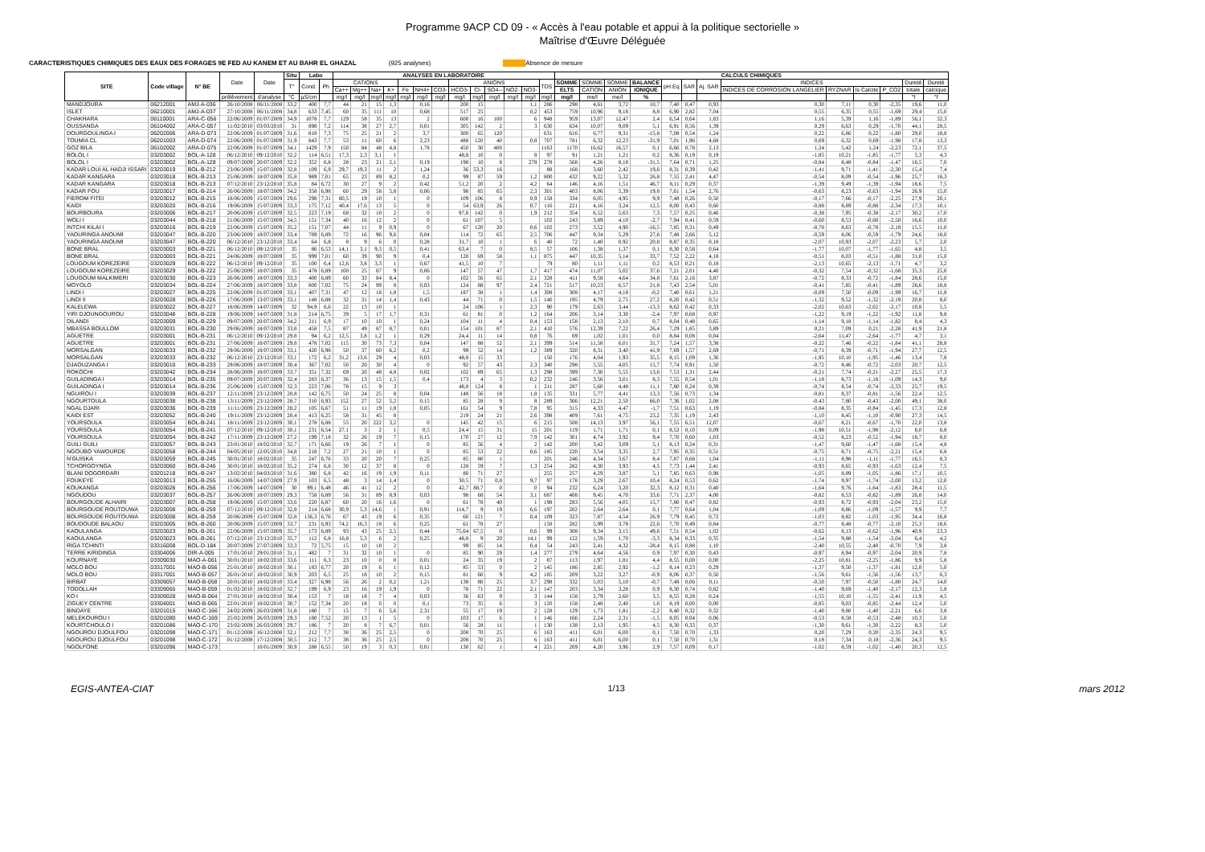Programme 9ACP CD 09 - « Accès à l'eau potable et appui à la politique sectorielle »
Maîtrise d'Œuvre Déléguée
CARACTERISTIQUES CHIMIQUES DES EAUX DES FORAGES 9E FED AU KANEM ET AU BAHR EL GHAZAL (925 analyses) Absence de mesure
| SITE | Code village | N° BE | Date | Date | Situ | Labo | | ANALYSES EN LABORATOIRE | | | | | | | | | | | | | CALCULS CHIMIQUES | | | | | | | | | | | | |
| --- | --- | --- | --- | --- | --- | --- | --- | --- | --- | --- | --- | --- | --- | --- | --- | --- | --- | --- | --- | --- | --- | --- | --- | --- | --- | --- | --- | --- | --- | --- | --- | --- | --- |
| | | | | | T° | Cond. | Ph | CATIONS | | | | | | | ANIONS | | | | | TDS | SOMME | SOMME | SOMME | BALANCE | pH Eq | SAR | Aj. SAR | INDICES | | | | Dureté | Dureté |
| | | | | | | | | Ca++ | Mg++ | Na+ | K+ | Fe | NH4+ | CO3- | HCO3- | Cl- | SO4-- | NO2- | NO3- | | ELTS | CATION | ANION | IONIQUE | | | | INDICES DE CORROSION LANGELIER | RYZNAR | Is Calcite | P_CO2 | totale | calcique |
| | | | prélèvement | d'analyse | °C | µS/cm | | mg/l | mg/l | mg/l | mg/l | mg/l | mg/l | mg/l | mg/l | mg/l | mg/l | mg/l | mg/l | mg/l | mg/l | me/l | me/l | % | | | | | | | | °f | °f |
| MANDJOURA | 06212001 | AMJ-A-036 | 26/10/2008 | 06/11/2008 | 33,2 | 400 | 7,7 | 44 | 21 | 15 | 1,3 | | 0,16 | | 200 | 15 | | | 1,1 | 286 | 298 | 4,61 | 3,72 | 10,7 | 7,40 | 0,47 | 0,93 | 0,30 | 7,11 | 0,30 | -2,35 | 19,6 | 11,0 |
| ISLET | 06210001 | AMJ-A-037 | 27/10/2008 | 06/11/2008 | 34,8 | 633 | 7,45 | 60 | 35 | 111 | 10 | | 0,68 | | 517 | 25 | | | 0,2 | 453 | 759 | 10,96 | 9,18 | 8,8 | 6,90 | 2,82 | 7,04 | 0,55 | 6,35 | 0,55 | -1,69 | 29,4 | 15,0 |
| CHAKHARA | 06110001 | ARA-C-056 | 22/06/2009 | 01/07/2009 | 34,9 | 1078 | 7,7 | 129 | 58 | 35 | 13 | | 2 | | 600 | 16 | 100 | | 6 | 948 | 959 | 13,07 | 12,47 | 2,4 | 6,54 | 0,64 | 1,83 | 1,16 | 5,39 | 1,16 | -1,89 | 56,1 | 32,3 |
| OUSSANGA | 06104002 | ARA-C-057 | 11/02/2010 | 03/03/2010 | 31 | 898 | 7,2 | 114 | 38 | 27 | 2,7 | | 0,01 | | 305 | 142 | 2 | | 3 | 630 | 634 | 10,07 | 9,09 | 5,1 | 6,91 | 0,56 | 1,39 | 0,29 | 6,63 | 0,29 | -1,70 | 44,1 | 28,5 |
| DOURGOULINGA I | 06202006 | ARA-D-073 | 22/06/2009 | 01/07/2009 | 31,6 | 818 | 7,3 | 75 | 25 | 21 | 2 | | 3,7 | | 300 | 65 | 120 | | | 631 | 616 | 6,77 | 9,31 | -15,8 | 7,08 | 0,54 | 1,24 | 0,22 | 6,86 | 0,22 | -1,80 | 29,0 | 18,8 |
| TOUMIA CL | 06201003 | ARA-D-074 | 22/06/2009 | 01/07/2009 | 31,9 | 843 | 7,7 | 53 | 11 | 60 | 6 | | 2,23 | | 488 | 120 | 40 | | 0,8 | 707 | 781 | 6,32 | 12,23 | -31,9 | 7,01 | 1,96 | 4,68 | 0,69 | 6,32 | 0,69 | -1,98 | 17,8 | 13,3 |
| GOZ BILA | 06102002 | ARA-D-075 | 22/06/2009 | 01/07/2009 | 34,1 | 1429 | 7,9 | 150 | 84 | 48 | 4,8 | | 1,78 | | 450 | 30 | 400 | | | 1163 | 1170 | 16,62 | 16,57 | 0,1 | 6,66 | 0,78 | 2,13 | 1,24 | 5,42 | 1,24 | -2,23 | 72,1 | 37,5 |
| BOLOL I | 03203002 | BOL-A-128 | 06/12/2010 | 09/12/2010 | 32,2 | 114 | 6,51 | 17,3 | 2,3 | 3,1 | 1 | | | | 48,8 | 10 | 0 | | 8 | 97 | 91 | 1,21 | 1,21 | 0,2 | 8,36 | 0,19 | 0,19 | -1,85 | 10,21 | -1,85 | -1,77 | 5,3 | 4,3 |
| BOLOL I | 03203002 | BOL-A-128 | 09/07/2009 | 20/07/2009 | 32,2 | 352 | 6,8 | 28 | 23 | 21 | 2,1 | | 0,19 | | 198 | 10 | 8 | | 278 | 278 | 568 | 4,26 | 8,18 | -31,5 | 7,64 | 0,71 | 1,25 | -0,84 | 8,48 | -0,84 | -1,47 | 16,5 | 7,0 |
| KADAR LOUI AL HADJI ISSARI | 03203019 | BOL-B-212 | 23/06/2009 | 15/07/2009 | 32,8 | 109 | 6,9 | 29,7 | 19,3 | 11 | 2 | | 1,24 | | 36 | 53,3 | 16 | | | 88 | 168 | 3,60 | 2,42 | 19,6 | 8,31 | 0,39 | 0,42 | -1,41 | 9,71 | -1,41 | -2,30 | 15,4 | 7,4 |
| KADAR KANGARA | 03203018 | BOL-B-213 | 25/06/2009 | 18/07/2009 | 35,8 | 989 | 7,01 | 65 | 23 | 89 | 8,2 | | 0,2 | | 99 | 87 | 59 | | 1,2 | 800 | 432 | 9,22 | 5,32 | 26,8 | 7,55 | 2,41 | 4,47 | -0,54 | 8,09 | -0,54 | -1,96 | 25,7 | 16,3 |
| KADAR KANGARA | 03203018 | BOL-B-213 | 07/12/2010 | 23/12/2010 | 35,8 | 84 | 6,72 | 30 | 27 | 9 | 2 | | 0,42 | | 51,2 | 20 | 2 | | 4,2 | 64 | 146 | 4,16 | 1,51 | 46,7 | 8,11 | 0,29 | 0,37 | -1,39 | 9,49 | -1,39 | -1,94 | 18,6 | 7,5 |
| KADAR FOU | 03203017 | BOL-B-214 | 26/06/2009 | 18/07/2009 | 34,2 | 358 | 6,98 | 60 | 29 | 58 | 5,8 | | 0,06 | | 98 | 85 | 65 | | 2,3 | 301 | 403 | 8,06 | 5,39 | 19,8 | 7,61 | 1,54 | 2,76 | -0,63 | 8,23 | -0,63 | -1,94 | 26,9 | 15,0 |
| FIEROM FITEI | 03203012 | BOL-B-215 | 18/06/2009 | 15/07/2009 | 29,6 | 298 | 7,31 | 80,5 | 19 | 10 | 1 | | 0 | | 109 | 106 | 8 | | 0,9 | 158 | 334 | 6,05 | 4,95 | 9,9 | 7,48 | 0,26 | 0,50 | -0,17 | 7,66 | -0,17 | -2,25 | 27,9 | 20,1 |
| KAIDI | 03203020 | BOL-B-216 | 19/06/2009 | 15/07/2009 | 33,3 | 175 | 7,12 | 40,4 | 17,6 | 13 | 5 | | 0 | | 54 | 63,9 | 26 | | 0,7 | 116 | 221 | 4,16 | 3,24 | 12,5 | 8,00 | 0,43 | 0,60 | -0,88 | 8,89 | -0,88 | -2,34 | 17,3 | 10,1 |
| BOURBOURA | 03203006 | BOL-B-217 | 20/06/2009 | 15/07/2009 | 32,5 | 223 | 7,19 | 68 | 32 | 10 | 2 | | 0 | | 97,6 | 142 | 0 | | 1,9 | 212 | 354 | 6,52 | 5,63 | 7,3 | 7,57 | 0,25 | 0,46 | -0,38 | 7,95 | -0,38 | -2,17 | 30,2 | 17,0 |
| WOLI I | 03203044 | BOL-B-218 | 21/06/2009 | 15/07/2009 | 34,5 | 151 | 7,34 | 40 | 16 | 12 | 2 | | 0 | | 61 | 107 | 5 | | | 102 | 243 | 3,89 | 4,10 | -2,7 | 7,94 | 0,41 | 0,59 | -0,60 | 8,53 | -0,60 | -2,50 | 16,6 | 10,0 |
| INTCHI KILAI I | 03203016 | BOL-B-219 | 22/06/2009 | 15/07/2009 | 35,2 | 151 | 7,07 | 44 | 11 | 9 | 0,9 | | 0 | | 67 | 120 | 20 | | 0,6 | 102 | 273 | 3,52 | 4,90 | -16,5 | 7,85 | 0,31 | 0,49 | -0,78 | 8,63 | -0,78 | -2,18 | 15,5 | 11,0 |
| YAOURINGA ANOUMI | 03203047 | BOL-B-220 | 23/06/2009 | 18/07/2009 | 33,4 | 789 | 6,89 | 72 | 16 | 96 | 9,6 | | 0,04 | | 114 | 72 | 65 | | 2,5 | 706 | 447 | 9,34 | 5,29 | 27,6 | 7,48 | 2,66 | 5,12 | -0,59 | 8,06 | -0,59 | -1,79 | 24,6 | 18,0 |
| YAOURINGA ANOUMI | 03203047 | BOL-B-220 | 06/12/2010 | 23/12/2010 | 33,4 | 64 | 6,8 | 8 | 9 | 6 | 0 | | 0,28 | | 31,7 | 10 | 1 | | 6 | 40 | 72 | 1,40 | 0,92 | 20,8 | 8,87 | 0,35 | 0,18 | -2,07 | 10,93 | -2,07 | -2,23 | 5,7 | 2,0 |
| BONE BRAL | 03203003 | BOL-B-221 | 06/12/2010 | 09/12/2010 | 35 | 86 | 6,53 | 14,1 | 3,1 | 9,3 | 0,5 | | 0,41 | | 63,4 | 7 | 0 | | 8,5 | 57 | 106 | 1,38 | 1,37 | 0,1 | 8,30 | 0,58 | 0,64 | -1,77 | 10,07 | -1,77 | -1,65 | 4,8 | 3,5 |
| BONE BRAL | 03203003 | BOL-B-221 | 24/06/2009 | 18/07/2009 | 35 | 999 | 7,01 | 60 | 39 | 90 | 9 | | 0,4 | | 120 | 69 | 58 | | 1,1 | 875 | 447 | 10,35 | 5,14 | 33,7 | 7,52 | 2,22 | 4,18 | -0,51 | 8,03 | -0,51 | -1,88 | 31,0 | 15,0 |
| LOUGOUM KOREZEIRE | 03203029 | BOL-B-222 | 06/12/2010 | 09/12/2010 | 35 | 100 | 6,4 | 12,6 | 3,8 | 3,3 | 1 | | 0,67 | | 41,5 | 10 | 7 | | | 79 | 80 | 1,11 | 1,11 | 0,2 | 8,53 | 0,21 | 0,18 | -2,13 | 10,65 | -2,13 | -1,71 | 4,7 | 3,2 |
| LOUGOUM KOREZEIRE | 03203029 | BOL-B-222 | 25/06/2009 | 18/07/2009 | 35 | 478 | 6,89 | 100 | 25 | 87 | 9 | | 0,06 | | 147 | 57 | 47 | | 1,7 | 417 | 474 | 11,07 | 5,02 | 37,6 | 7,21 | 2,01 | 4,40 | -0,32 | 7,54 | -0,32 | -1,68 | 35,3 | 25,0 |
| LOUGOUM MALKIMERI | 03203030 | BOL-B-223 | 26/06/2009 | 18/07/2009 | 33,3 | 400 | 6,89 | 60 | 33 | 84 | 8,4 | | 0 | | 102 | 56 | 65 | | 2,1 | 328 | 411 | 9,58 | 4,64 | 34,8 | 7,61 | 2,16 | 3,87 | -0,72 | 8,33 | -0,72 | -1,84 | 28,6 | 15,0 |
| MOYOLO | 03203034 | BOL-B-224 | 27/06/2009 | 18/07/2009 | 33,8 | 800 | 7,02 | 75 | 24 | 99 | 8 | | 0,03 | | 124 | 88 | 97 | | 2,4 | 721 | 517 | 10,23 | 6,57 | 21,8 | 7,43 | 2,54 | 5,01 | -0,41 | 7,85 | -0,41 | -1,89 | 28,6 | 18,8 |
| LINDI I | 03203027 | BOL-B-225 | 22/06/2009 | 01/07/2009 | 33,1 | 407 | 7,31 | 47 | 12 | 18 | 1,8 | | 1,5 | | 187 | 38 | 1 | | 1,4 | 308 | 308 | 4,17 | 4,18 | -0,2 | 7,40 | 0,61 | 1,21 | -0,09 | 7,50 | -0,09 | -1,99 | 16,7 | 11,8 |
| LINDI II | 03203028 | BOL-B-226 | 17/06/2009 | 13/07/2009 | 33,1 | 148 | 6,88 | 32 | 31 | 14 | 1,4 | | 0,43 | | 44 | 71 | 0 | | 1,5 | 140 | 195 | 4,79 | 2,75 | 27,2 | 8,20 | 0,42 | 0,51 | -1,32 | 9,52 | -1,32 | -2,19 | 20,8 | 8,0 |
| KALELEWA | 03203022 | BOL-B-227 | 18/06/2009 | 14/07/2009 | 32 | 94,9 | 6,6 | 22 | 13 | 10 | 1 | | | | 24 | 106 | 1 | | 2,3 | 90 | 179 | 2,63 | 3,44 | -13,3 | 8,62 | 0,42 | 0,33 | -2,02 | 10,63 | -2,02 | -2,17 | 10,8 | 5,5 |
| YIRI DJOUNGOUROU | 03203048 | BOL-B-228 | 19/06/2009 | 14/07/2009 | 31,8 | 214 | 6,75 | 39 | 5 | 17 | 1,7 | | 0,31 | | 61 | 81 | 0 | | 1,2 | 164 | 206 | 3,14 | 3,30 | -2,4 | 7,97 | 0,68 | 0,97 | -1,22 | 9,19 | -1,22 | -1,92 | 11,8 | 9,8 |
| DILANDI | 03203009 | BOL-B-229 | 09/07/2009 | 20/07/2009 | 34,2 | 211 | 6,9 | 17 | 10 | 10 | 1 | | 0,24 | | 104 | 11 | 4 | | 0,4 | 153 | 158 | 2,13 | 2,10 | 0,7 | 8,04 | 0,48 | 0,65 | -1,14 | 9,18 | -1,14 | -1,82 | 8,4 | 4,3 |
| MBASSA BOULLOM | 03203031 | BOL-B-230 | 29/06/2009 | 18/07/2009 | 33,8 | 458 | 7,5 | 87 | 49 | 87 | 8,7 | | 0,01 | | 154 | 101 | 87 | | 2,1 | 410 | 576 | 12,39 | 7,22 | 26,4 | 7,29 | 1,85 | 3,89 | 0,21 | 7,09 | 0,21 | -2,28 | 41,9 | 21,8 |
| AGUETRE | 03203001 | BOL-B-231 | 06/12/2010 | 09/12/2010 | 29,8 | 94 | 6,2 | 12,5 | 3,8 | 1,2 | 1 | | 0,29 | | 24,4 | 11 | 14 | | 0,8 | 76 | 69 | 1,02 | 1,01 | 0,0 | 8,84 | 0,08 | 0,04 | -2,64 | 11,47 | -2,64 | -1,77 | 4,7 | 3,1 |
| AGUETRE | 03203001 | BOL-B-231 | 27/06/2009 | 18/07/2009 | 29,8 | 478 | 7,02 | 115 | 30 | 73 | 7,3 | | 0,04 | | 147 | 88 | 52 | | 2,1 | 399 | 514 | 11,58 | 6,01 | 31,7 | 7,24 | 1,57 | 3,38 | -0,22 | 7,46 | -0,22 | -1,84 | 41,1 | 28,8 |
| MORSALGAN | 03203033 | BOL-B-232 | 29/06/2009 | 18/07/2009 | 33,1 | 420 | 6,98 | 50 | 37 | 60 | 6,2 | | 0,2 | | 99 | 52 | 14 | | 1,2 | 389 | 320 | 8,31 | 3,40 | 41,9 | 7,69 | 1,57 | 2,69 | -0,71 | 8,39 | -0,71 | -1,94 | 27,7 | 12,5 |
| MORSALGAN | 03203033 | BOL-B-232 | 06/12/2010 | 23/12/2010 | 33,1 | 172 | 6,2 | 31,2 | 13,6 | 29 | 4 | | 0,03 | | 48,8 | 15 | 33 | | | 150 | 176 | 4,04 | 1,93 | 35,5 | 8,15 | 1,09 | 1,36 | -1,95 | 10,10 | -1,95 | -1,46 | 13,4 | 7,8 |
| DJAOUZANGA I | 03203010 | BOL-B-233 | 29/06/2009 | 18/07/2009 | 30,4 | 367 | 7,02 | 50 | 20 | 30 | 4 | | 0 | | 92 | 57 | 43 | | 2,3 | 340 | 298 | 5,55 | 4,05 | 15,7 | 7,74 | 0,91 | 1,50 | -0,72 | 8,46 | -0,72 | -2,03 | 20,7 | 12,5 |
| ROKOCHI | 03203042 | BOL-B-234 | 28/06/2009 | 18/07/2009 | 33,7 | 351 | 7,32 | 69 | 20 | 48 | 4,8 | | 0,02 | | 102 | 89 | 65 | | 1,3 | 298 | 399 | 7,30 | 5,55 | 13,6 | 7,53 | 1,31 | 2,44 | -0,21 | 7,74 | -0,21 | -2,27 | 25,5 | 17,3 |
| GUILADINGA I | 03203014 | BOL-B-235 | 09/07/2009 | 20/07/2009 | 32,4 | 283 | 6,37 | 36 | 13 | 15 | 1,5 | | 0,4 | | 173 | 4 | 3 | | 0,2 | 232 | 246 | 3,56 | 3,01 | 8,3 | 7,55 | 0,54 | 1,01 | -1,18 | 8,73 | -1,18 | -1,09 | 14,3 | 9,0 |
| GUILADINGA I | 03203014 | BOL-B-236 | 25/06/2009 | 15/07/2009 | 32,3 | 223 | 7,06 | 78 | 15 | 9 | 3 | | | | 48,8 | 124 | 8 | | 1 | 211 | 287 | 5,60 | 4,48 | 11,1 | 7,80 | 0,24 | 0,39 | -0,74 | 8,54 | -0,74 | -2,33 | 25,7 | 19,5 |
| NGUIROU I | 03203039 | BOL-B-237 | 12/11/2009 | 23/12/2009 | 28,8 | 142 | 6,75 | 50 | 24 | 25 | 8 | | 0,04 | | 148 | 56 | 18 | | 1,8 | 135 | 331 | 5,77 | 4,41 | 13,3 | 7,56 | 0,73 | 1,34 | -0,81 | 8,37 | -0,81 | -1,56 | 22,4 | 12,5 |
| NGOURTOULA | 03203038 | BOL-B-238 | 13/11/2009 | 23/12/2009 | 28,7 | 310 | 6,93 | 152 | 27 | 52 | 5,2 | | 0,15 | | 85 | 28 | 9 | | 8 | 289 | 366 | 12,21 | 2,50 | 66,0 | 7,36 | 1,02 | 2,08 | -0,43 | 7,80 | -0,43 | -2,00 | 49,1 | 38,0 |
| NGAL DJARI | 03203036 | BOL-B-239 | 11/11/2009 | 23/12/2009 | 28,2 | 105 | 6,67 | 51 | 11 | 19 | 1,8 | | 0,05 | | 161 | 54 | 9 | | 7,8 | 95 | 315 | 4,33 | 4,47 | -1,7 | 7,51 | 0,63 | 1,19 | -0,84 | 8,35 | -0,84 | -1,45 | 17,3 | 12,8 |
| KAIDI EST | 03203052 | BOL-B-240 | 19/11/2009 | 23/12/2009 | 28,4 | 413 | 6,25 | 58 | 31 | 45 | 8 | | | | 219 | 24 | 21 | | 2,6 | 398 | 409 | 7,61 | 4,75 | 23,2 | 7,35 | 1,19 | 2,43 | -1,10 | 8,45 | -1,10 | -0,90 | 27,3 | 14,5 |
| YOURSOULA | 03203054 | BOL-B-241 | 18/11/2009 | 23/12/2009 | 30,1 | 278 | 6,88 | 55 | 20 | 222 | 3,2 | | 0 | | 145 | 42 | 15 | | 6 | 215 | 508 | 14,13 | 3,97 | 56,1 | 7,55 | 6,51 | 12,07 | -0,67 | 8,21 | -0,67 | -1,70 | 22,0 | 13,8 |
| YOURSOULA | 03203054 | BOL-B-241 | 07/12/2010 | 09/12/2010 | 30,1 | 231 | 6,54 | 27,1 | 3 | 2 | 1 | | 0,5 | | 24,4 | 15 | 31 | | 15 | 201 | 119 | 1,71 | 1,71 | 0,1 | 8,52 | 0,10 | 0,09 | -1,98 | 10,51 | -1,98 | -2,12 | 8,0 | 6,8 |
| YOURSOULA | 03203054 | BOL-B-242 | 17/11/2009 | 23/12/2009 | 27,2 | 199 | 7,18 | 32 | 26 | 19 | 7 | | 0,15 | | 170 | 27 | 12 | | 7,9 | 142 | 301 | 4,74 | 3,92 | 9,4 | 7,70 | 0,60 | 1,03 | -0,52 | 8,23 | -0,52 | -1,94 | 18,7 | 8,0 |
| GUILI GUILI | 03203057 | BOL-B-243 | 23/01/2010 | 18/02/2010 | 32,7 | 171 | 6,66 | 19 | 26 | 7 | 1 | | 0 | | 85 | 56 | 4 | | 2 | 142 | 200 | 3,42 | 3,09 | 5,1 | 8,13 | 0,24 | 0,31 | -1,47 | 9,60 | -1,47 | -1,68 | 15,4 | 4,8 |
| NGOUBO YAWOURDE | 03203058 | BOL-B-244 | 04/05/2010 | 12/05/2010 | 34,8 | 218 | 7,2 | 27 | 21 | 10 | 1 | | 0 | | 85 | 53 | 22 | | 0,6 | 185 | 220 | 3,54 | 3,35 | 2,7 | 7,95 | 0,35 | 0,51 | -0,75 | 8,71 | -0,75 | -2,21 | 15,4 | 6,8 |
| N'GUISKA | 03203059 | BOL-B-245 | 30/01/2010 | 18/02/2010 | 35 | 247 | 6,76 | 33 | 20 | 20 | 7 | | 0,25 | | 85 | 80 | 1 | | | 201 | 246 | 4,34 | 3,67 | 8,4 | 7,87 | 0,68 | 1,04 | -1,11 | 8,98 | -1,11 | -1,77 | 16,5 | 8,3 |
| TCHORGOYNGA | 03203060 | BOL-B-246 | 30/01/2010 | 18/02/2010 | 35,2 | 274 | 6,8 | 30 | 12 | 37 | 8 | | 0 | | 128 | 59 | 7 | | 1,3 | 254 | 282 | 4,30 | 3,93 | 4,5 | 7,73 | 1,44 | 2,41 | -0,93 | 8,65 | -0,93 | -1,63 | 12,4 | 7,5 |
| BLANI DOGORDARI | 03201218 | BOL-B-247 | 13/02/2010 | 04/03/2010 | 31,6 | 380 | 6,8 | 42 | 16 | 19 | 1,9 | | 0,11 | | 80 | 71 | 27 | | | 255 | 257 | 4,29 | 3,87 | 5,1 | 7,85 | 0,63 | 0,98 | -1,05 | 8,89 | -1,05 | -1,86 | 17,1 | 10,5 |
| FOUKEYE | 03203013 | BOL-B-255 | 16/06/2009 | 14/07/2009 | 27,9 | 103 | 6,5 | 48 | 3 | 14 | 1,4 | | 0 | | 30,5 | 71 | 0,8 | | 9,7 | 97 | 178 | 3,29 | 2,67 | 10,4 | 8,24 | 0,53 | 0,62 | -1,74 | 9,97 | -1,74 | -2,00 | 13,2 | 12,0 |
| KOUKANGA | 03203026 | BOL-B-256 | 17/06/2009 | 14/07/2009 | 30 | 99,1 | 6,48 | 46 | 41 | 12 | 2 | | 0 | | 42,7 | 88,7 | 0 | | 0 | 94 | 232 | 6,24 | 3,20 | 32,3 | 8,12 | 0,31 | 0,40 | -1,64 | 9,76 | -1,64 | -1,83 | 28,4 | 11,5 |
| NGOUDOU | 03203037 | BOL-B-257 | 26/06/2009 | 18/07/2009 | 29,3 | 758 | 6,89 | 56 | 31 | 89 | 8,9 | | 0,03 | | 98 | 68 | 54 | | 3,1 | 687 | 408 | 9,45 | 4,70 | 33,6 | 7,71 | 2,37 | 4,00 | -0,82 | 8,53 | -0,82 | -1,89 | 26,8 | 14,0 |
| BOURGOUDE ALHAIRI | 03203007 | BOL-B-258 | 19/06/2009 | 15/07/2009 | 33,6 | 220 | 6,87 | 60 | 20 | 16 | 1,6 | | 0 | | 61 | 78 | 40 | | 1 | 198 | 283 | 5,56 | 4,05 | 15,7 | 7,80 | 0,47 | 0,82 | -0,93 | 8,72 | -0,93 | -2,04 | 23,2 | 15,0 |
| BOURGOUDE ROUTOUWA | 03203008 | BOL-B-259 | 07/12/2010 | 09/12/2010 | 32,8 | 214 | 6,68 | 30,9 | 5,3 | 14,6 | 1 | | 0,91 | | 114,7 | 9 | 19 | | 6,6 | 197 | 202 | 2,64 | 2,64 | 0,1 | 7,77 | 0,64 | 1,04 | -1,09 | 8,86 | -1,09 | -1,57 | 9,9 | 7,7 |
| BOURGOUDE ROUTOUWA | 03203008 | BOL-B-259 | 20/06/2009 | 15/07/2009 | 32,8 | 136,3 | 6,76 | 67 | 43 | 19 | 6 | | 0,35 | | 60 | 121 | 7 | | 0,4 | 109 | 323 | 7,87 | 4,54 | 26,9 | 7,79 | 0,45 | 0,72 | -1,03 | 8,82 | -1,03 | -1,95 | 34,4 | 16,8 |
| BOUDOUDE BALAOU | 03203005 | BOL-B-260 | 20/06/2009 | 15/07/2009 | 33,7 | 231 | 6,93 | 74,2 | 16,3 | 18 | 6 | | 0,25 | | 61 | 78 | 27 | | | 158 | 282 | 5,99 | 3,78 | 22,6 | 7,70 | 0,49 | 0,84 | -0,77 | 8,48 | -0,77 | -2,10 | 25,3 | 18,6 |
| KAOULANGA | 03203023 | BOL-B-261 | 22/06/2009 | 15/07/2009 | 35,7 | 173 | 6,89 | 93 | 43 | 25 | 2,5 | | 0,44 | | 75,64 | 67,5 | 0 | | 0,6 | 99 | 308 | 9,34 | 3,15 | 49,6 | 7,51 | 0,54 | 1,02 | -0,62 | 8,13 | -0,62 | -1,96 | 40,9 | 23,3 |
| KAOULANGA | 03203023 | BOL-B-261 | 07/12/2010 | 23/12/2010 | 35,7 | 112 | 6,8 | 16,8 | 5,3 | 6 | 2 | | 0,25 | | 48,8 | 9 | 20 | | 14,1 | 99 | 122 | 1,59 | 1,70 | -3,3 | 8,34 | 0,33 | 0,35 | -1,54 | 9,88 | -1,54 | -2,04 | 6,4 | 4,2 |
| RIGA TCHINTI | 03316008 | BOL-D-184 | 20/07/2009 | 27/07/2009 | 33,3 | 72 | 5,75 | 15 | 10 | 18 | 2 | | | | 99 | 85 | 14 | | 0,4 | 54 | 243 | 2,41 | 4,32 | -28,4 | 8,15 | 0,88 | 1,10 | -2,40 | 10,55 | -2,40 | -0,70 | 7,9 | 3,8 |
| TERRE KIRIDINGA | 03304006 | DIR-A-005 | 17/01/2010 | 29/01/2010 | 31,1 | 482 | 7 | 31 | 32 | 10 | 1 | | 0 | | 85 | 90 | 29 | | 1,4 | 277 | 279 | 4,64 | 4,56 | 0,9 | 7,97 | 0,30 | 0,43 | -0,97 | 8,94 | -0,97 | -2,04 | 20,9 | 7,8 |
| KOURNAYE | 03309030 | MAO-A-061 | 30/01/2010 | 18/02/2010 | 33,6 | 111 | 6,3 | 23 | 10 | 0 | 0 | | 0,01 | | 24 | 35 | 19 | | 2 | 87 | 113 | 1,97 | 1,81 | 4,4 | 8,55 | 0,00 | 0,00 | -2,25 | 10,81 | -2,25 | -1,86 | 9,9 | 5,8 |
| MOLO BOU | 03317001 | MAO-B-056 | 25/01/2010 | 18/02/2010 | 30,1 | 183 | 6,77 | 20 | 19 | 6 | 1 | | 0,12 | | 85 | 53 | 0 | | 2 | 145 | 186 | 2,85 | 2,92 | -1,2 | 8,14 | 0,23 | 0,29 | -1,37 | 9,50 | -1,37 | -1,81 | 12,8 | 5,0 |
| MOLO BOU | 03317001 | MAO-B-057 | 26/01/2010 | 18/02/2010 | 30,9 | 203 | 6,5 | 25 | 18 | 10 | 2 | | 0,15 | | 81 | 60 | 9 | | 4,2 | 185 | 209 | 3,22 | 3,27 | -0,9 | 8,06 | 0,37 | 0,50 | -1,56 | 9,61 | -1,56 | -1,56 | 13,7 | 6,3 |
| BIRBAT | 03309057 | MAO-B-058 | 20/01/2010 | 18/02/2010 | 33,4 | 327 | 6,98 | 56 | 26 | 2 | 0,2 | | 1,21 | | 138 | 80 | 25 | | 3,7 | 298 | 332 | 5,03 | 5,10 | -0,7 | 7,48 | 0,06 | 0,11 | -0,50 | 7,97 | -0,50 | -1,80 | 24,7 | 14,0 |
| TODOLLAH | 03309065 | MAO-B-059 | 01/02/2010 | 18/02/2010 | 32,7 | 199 | 6,9 | 23 | 16 | 19 | 1,9 | | 0 | | 78 | 71 | 22 | | 2,1 | 147 | 203 | 3,34 | 3,28 | 0,9 | 8,30 | 0,74 | 0,82 | -1,40 | 9,69 | -1,40 | -2,17 | 12,3 | 5,8 |
| KO I | 03309028 | MAO-B-064 | 27/01/2010 | 18/02/2010 | 30,4 | 153 | 7 | 18 | 18 | 7 | 4 | | 0,03 | | 36 | 63 | 9 | | 3 | 144 | 158 | 2,79 | 2,60 | 3,5 | 8,55 | 0,28 | 0,24 | -1,55 | 10,10 | -1,55 | -2,41 | 11,9 | 4,5 |
| ZIGUEY CENTRE | 03304001 | MAO-B-065 | 22/01/2010 | 18/02/2010 | 30,7 | 152 | 7,34 | 20 | 18 | 0 | 0 | | 0,1 | | 73 | 35 | 6 | | 3 | 120 | 158 | 2,48 | 2,40 | 1,6 | 8,19 | 0,00 | 0,00 | -0,85 | 9,03 | -0,85 | -2,44 | 12,4 | 5,0 |
| BINDAYE | 03201015 | MAO-C-166 | 24/02/2009 | 26/03/2009 | 31,8 | 180 | 7 | 15 | 7 | 6 | 5,6 | | 2,31 | | 55 | 17 | 19 | | 2 | 128 | 129 | 1,73 | 1,81 | -2,2 | 8,40 | 0,32 | 0,32 | -1,40 | 9,80 | -1,40 | -2,21 | 6,6 | 3,8 |
| MELEKOUROU I | 03201080 | MAO-C-169 | 25/02/2009 | 26/03/2009 | 29,3 | 180 | 7,52 | 20 | 13 | 1 | 5 | | 0 | | 103 | 17 | 6 | | 1 | 146 | 166 | 2,24 | 2,31 | -1,5 | 8,05 | 0,04 | 0,06 | -0,53 | 8,58 | -0,53 | -2,48 | 10,3 | 5,0 |
| KOURTCHOULO I | 03201086 | MAO-C-170 | 23/02/2009 | 26/03/2009 | 29,7 | 186 | 7 | 20 | 8 | 7 | 6,7 | | 0,01 | | 56 | 28 | 11 | | 1 | 130 | 138 | 2,13 | 1,95 | 4,5 | 8,30 | 0,33 | 0,37 | -1,30 | 9,61 | -1,30 | -2,22 | 8,3 | 5,0 |
| NGOUROU DJOULFOU | 03201098 | MAO-C-171 | 01/12/2008 | 16/12/2008 | 32,1 | 212 | 7,7 | 38 | 36 | 25 | 2,5 | | 0 | | 208 | 70 | 25 | | 6 | 163 | 411 | 6,01 | 6,00 | 0,1 | 7,50 | 0,70 | 1,33 | 0,20 | 7,29 | 0,20 | -2,35 | 24,3 | 9,5 |
| NGOUROU DJOULFOU | 03201098 | MAO-C-172 | 01/12/2008 | 17/12/2008 | 30,5 | 212 | 7,7 | 38 | 36 | 25 | 2,5 | | 0 | | 208 | 70 | 25 | | 6 | 163 | 411 | 6,01 | 6,00 | 0,1 | 7,50 | 0,70 | 1,31 | 0,18 | 7,34 | 0,18 | -2,36 | 24,3 | 9,5 |
| NGOLFONE | 03201096 | MAO-C-173 | | 10/01/2009 | 30,9 | 288 | 6,55 | 50 | 19 | 3 | 0,3 | | 0,01 | | 130 | 62 | 1 | | 4 | 221 | 269 | 4,20 | 3,96 | 2,9 | 7,57 | 0,09 | 0,17 | -1,02 | 8,59 | -1,02 | -1,40 | 20,3 | 12,5 |
EGIS-ANTEA-CIAT 1/13 mars 2012